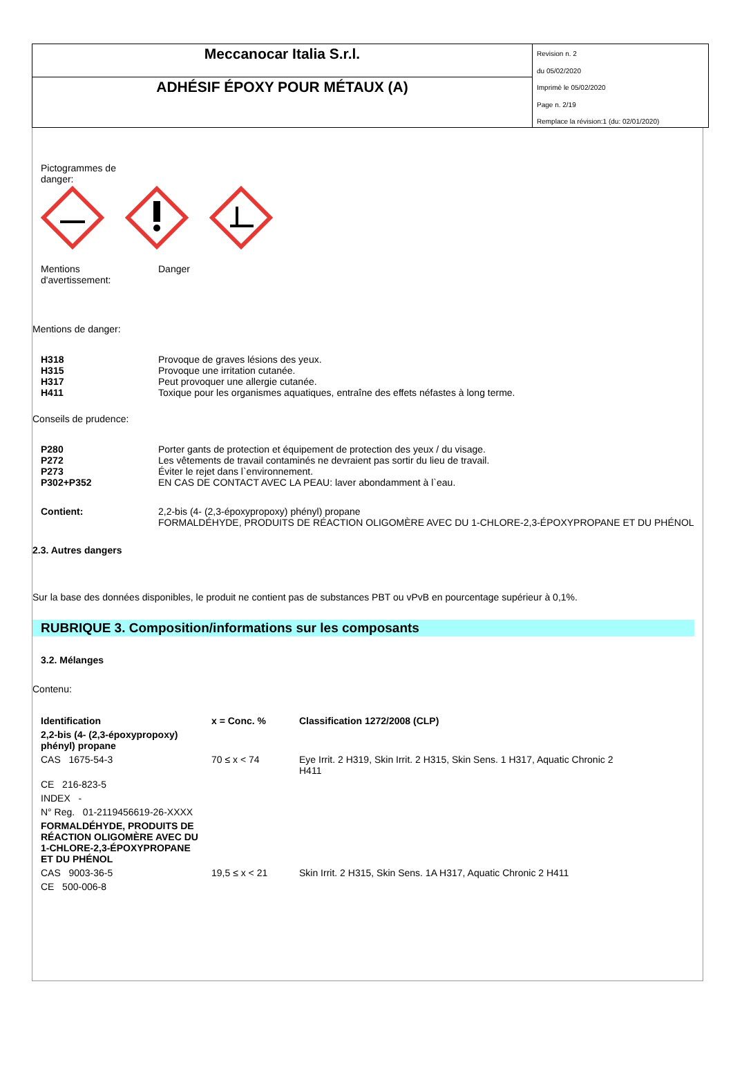Meccanocar Italia S.r.l.
ADHÉSIF ÉPOXY POUR MÉTAUX (A)
Revision n. 2
du 05/02/2020
Imprimè le 05/02/2020
Page n. 2/19
Remplace la révision:1 (du: 02/01/2020)
Pictogrammes de
danger:
Mentions
d'avertissement:
Danger
Mentions de danger:
H318 Provoque de graves lésions des yeux.
H315 Provoque une irritation cutanée.
H317 Peut provoquer une allergie cutanée.
H411 Toxique pour les organismes aquatiques, entraîne des effets néfastes à long terme.
Conseils de prudence:
P280 Porter gants de protection et équipement de protection des yeux / du visage.
P272 Les vêtements de travail contaminés ne devraient pas sortir du lieu de travail.
P273 Éviter le rejet dans l`environnement.
P302+P352 EN CAS DE CONTACT AVEC LA PEAU: laver abondamment à l`eau.
Contient: 2,2-bis (4- (2,3-époxypropoxy) phényl) propane
FORMALDÉHYDE, PRODUITS DE RÉACTION OLIGOMÈRE AVEC DU 1-CHLORE-2,3-ÉPOXYPROPANE ET DU PHÉNOL
2.3. Autres dangers
Sur la base des données disponibles, le produit ne contient pas de substances PBT ou vPvB en pourcentage supérieur à 0,1%.
RUBRIQUE 3. Composition/informations sur les composants
3.2. Mélanges
Contenu:
| Identification | x = Conc. % | Classification 1272/2008 (CLP) |
| --- | --- | --- |
| 2,2-bis (4- (2,3-époxypropoxy) phényl) propane | | |
| CAS 1675-54-3 | 70 ≤ x < 74 | Eye Irrit. 2 H319, Skin Irrit. 2 H315, Skin Sens. 1 H317, Aquatic Chronic 2 H411 |
| CE 216-823-5 | | |
| INDEX - | | |
| N° Reg. 01-2119456619-26-XXXX | | |
| FORMALDÉHYDE, PRODUITS DE RÉACTION OLIGOMÈRE AVEC DU 1-CHLORE-2,3-ÉPOXYPROPANE ET DU PHÉNOL | | |
| CAS 9003-36-5 | 19,5 ≤ x < 21 | Skin Irrit. 2 H315, Skin Sens. 1A H317, Aquatic Chronic 2 H411 |
| CE 500-006-8 | | |